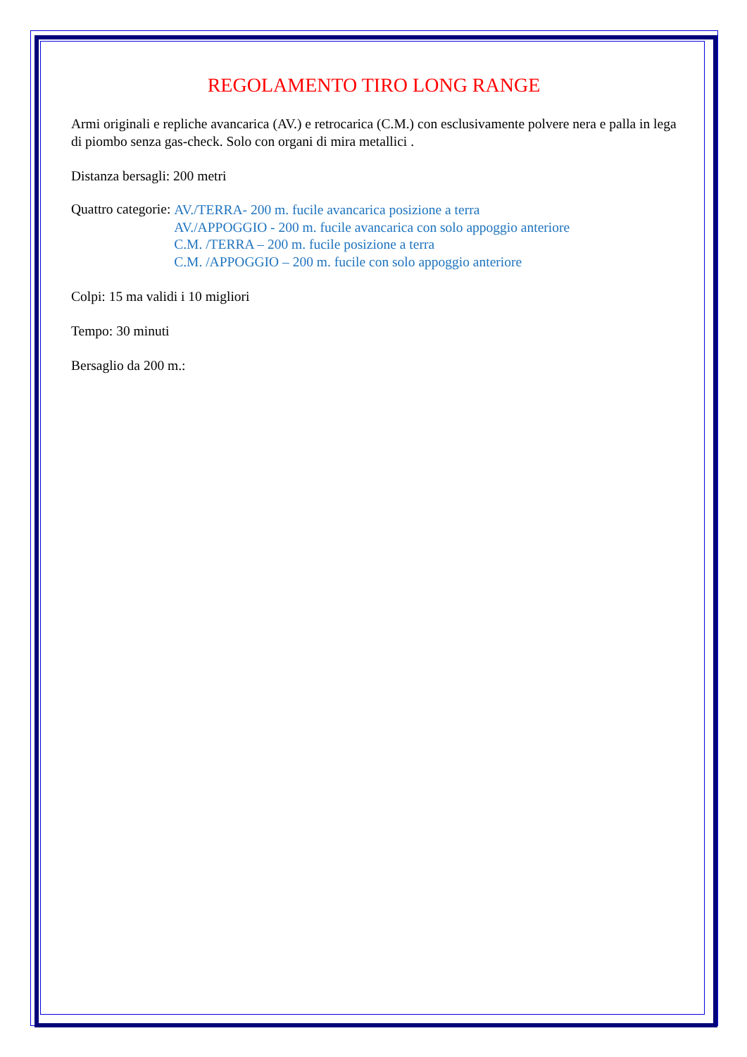REGOLAMENTO TIRO LONG RANGE
Armi originali e repliche avancarica (AV.) e retrocarica (C.M.) con esclusivamente polvere nera e palla in lega di piombo senza gas-check. Solo con organi di mira metallici .
Distanza bersagli: 200 metri
Quattro categorie:
AV./TERRA- 200 m. fucile avancarica posizione a terra
AV./APPOGGIO - 200 m. fucile avancarica con solo appoggio anteriore
C.M. /TERRA – 200 m. fucile posizione a terra
C.M. /APPOGGIO – 200 m. fucile con solo appoggio anteriore
Colpi: 15 ma validi i 10 migliori
Tempo: 30 minuti
Bersaglio da 200 m.: